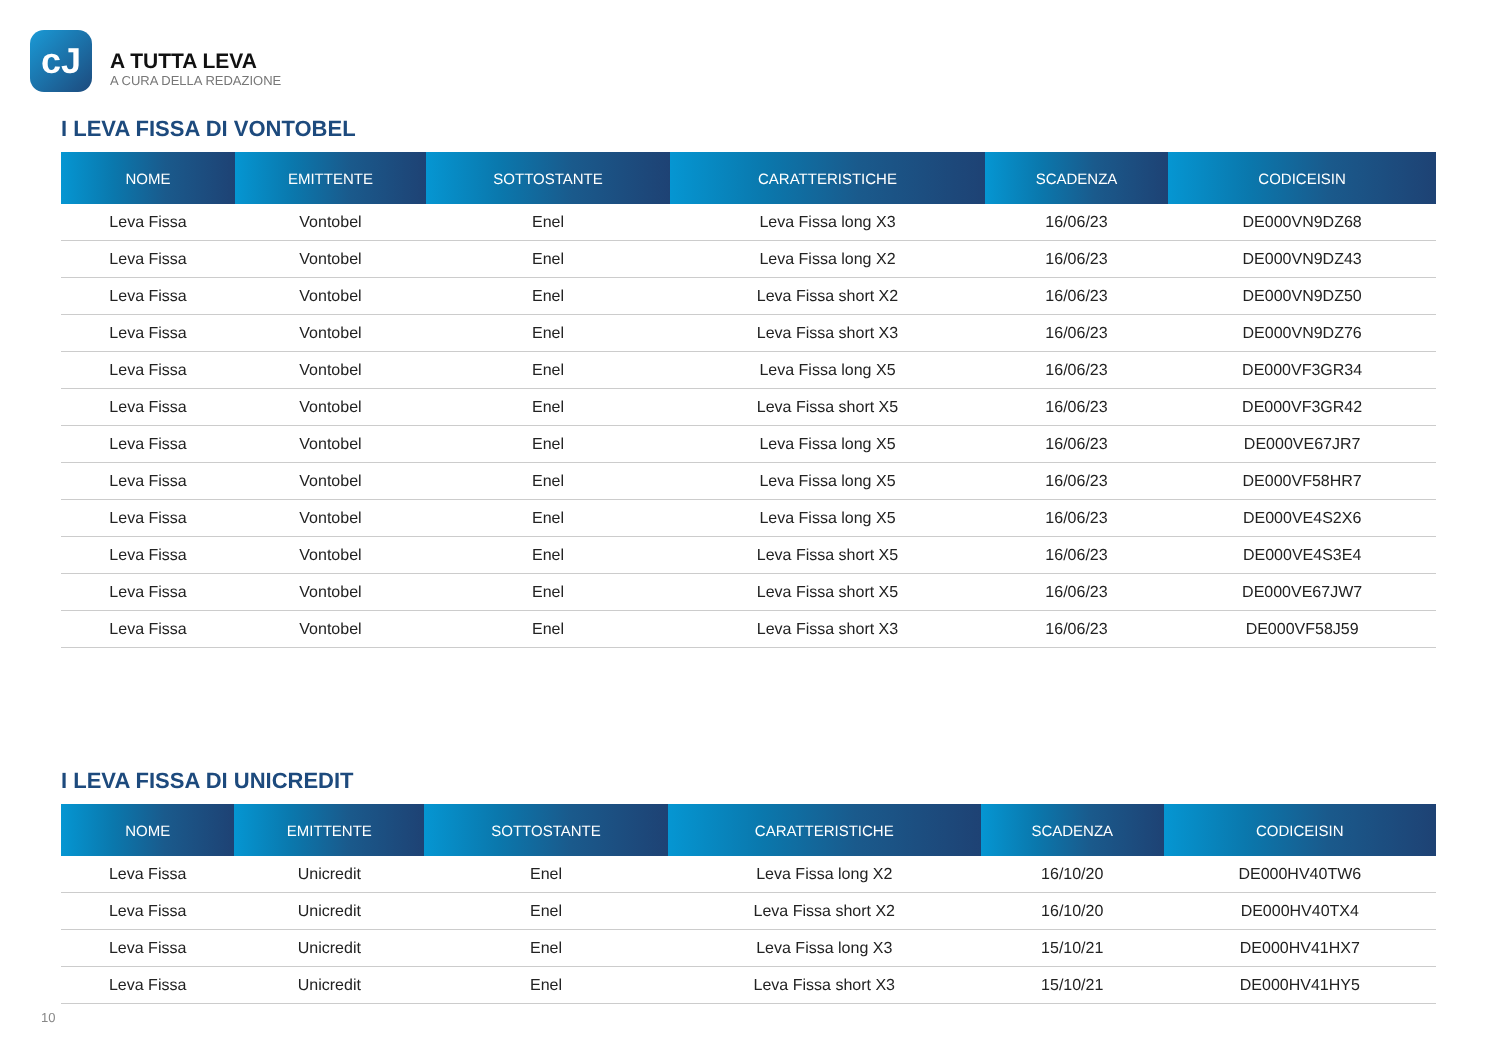cJ
A TUTTA LEVA
A CURA DELLA REDAZIONE
I LEVA FISSA DI VONTOBEL
| NOME | EMITTENTE | SOTTOSTANTE | CARATTERISTICHE | SCADENZA | CODICEISIN |
| --- | --- | --- | --- | --- | --- |
| Leva Fissa | Vontobel | Enel | Leva Fissa long X3 | 16/06/23 | DE000VN9DZ68 |
| Leva Fissa | Vontobel | Enel | Leva Fissa long X2 | 16/06/23 | DE000VN9DZ43 |
| Leva Fissa | Vontobel | Enel | Leva Fissa short X2 | 16/06/23 | DE000VN9DZ50 |
| Leva Fissa | Vontobel | Enel | Leva Fissa short X3 | 16/06/23 | DE000VN9DZ76 |
| Leva Fissa | Vontobel | Enel | Leva Fissa long X5 | 16/06/23 | DE000VF3GR34 |
| Leva Fissa | Vontobel | Enel | Leva Fissa short X5 | 16/06/23 | DE000VF3GR42 |
| Leva Fissa | Vontobel | Enel | Leva Fissa long X5 | 16/06/23 | DE000VE67JR7 |
| Leva Fissa | Vontobel | Enel | Leva Fissa long X5 | 16/06/23 | DE000VF58HR7 |
| Leva Fissa | Vontobel | Enel | Leva Fissa long X5 | 16/06/23 | DE000VE4S2X6 |
| Leva Fissa | Vontobel | Enel | Leva Fissa short X5 | 16/06/23 | DE000VE4S3E4 |
| Leva Fissa | Vontobel | Enel | Leva Fissa short X5 | 16/06/23 | DE000VE67JW7 |
| Leva Fissa | Vontobel | Enel | Leva Fissa short X3 | 16/06/23 | DE000VF58J59 |
I LEVA FISSA DI UNICREDIT
| NOME | EMITTENTE | SOTTOSTANTE | CARATTERISTICHE | SCADENZA | CODICEISIN |
| --- | --- | --- | --- | --- | --- |
| Leva Fissa | Unicredit | Enel | Leva Fissa long X2 | 16/10/20 | DE000HV40TW6 |
| Leva Fissa | Unicredit | Enel | Leva Fissa short X2 | 16/10/20 | DE000HV40TX4 |
| Leva Fissa | Unicredit | Enel | Leva Fissa long X3 | 15/10/21 | DE000HV41HX7 |
| Leva Fissa | Unicredit | Enel | Leva Fissa short X3 | 15/10/21 | DE000HV41HY5 |
10